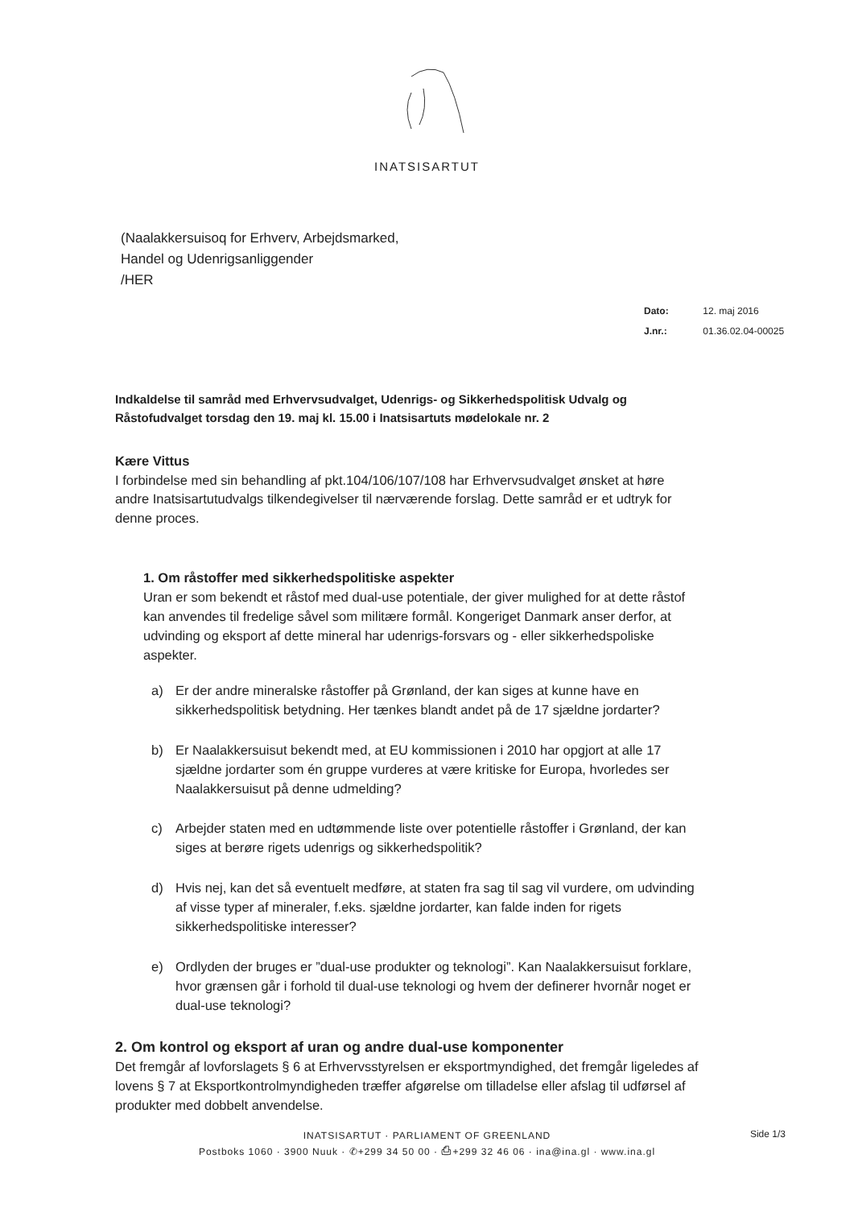INATSISARTUT
(Naalakkersuisoq for Erhverv, Arbejdsmarked,
Handel og Udenrigsanliggender
/HER
Dato: 12. maj 2016
J.nr.: 01.36.02.04-00025
Indkaldelse til samråd med Erhvervsudvalget, Udenrigs- og Sikkerhedspolitisk Udvalg og Råstofudvalget torsdag den 19. maj kl. 15.00 i Inatsisartuts mødelokale nr. 2
Kære Vittus
I forbindelse med sin behandling af pkt.104/106/107/108 har Erhvervsudvalget ønsket at høre andre Inatsisartutudvalgs tilkendegivelser til nærværende forslag. Dette samråd er et udtryk for denne proces.
1. Om råstoffer med sikkerhedspolitiske aspekter
Uran er som bekendt et råstof med dual-use potentiale, der giver mulighed for at dette råstof kan anvendes til fredelige såvel som militære formål. Kongeriget Danmark anser derfor, at udvinding og eksport af dette mineral har udenrigs-forsvars og - eller sikkerhedspoliske aspekter.
a) Er der andre mineralske råstoffer på Grønland, der kan siges at kunne have en sikkerhedspolitisk betydning. Her tænkes blandt andet på de 17 sjældne jordarter?
b) Er Naalakkersuisut bekendt med, at EU kommissionen i 2010 har opgjort at alle 17 sjældne jordarter som én gruppe vurderes at være kritiske for Europa, hvorledes ser Naalakkersuisut på denne udmelding?
c) Arbejder staten med en udtømmende liste over potentielle råstoffer i Grønland, der kan siges at berøre rigets udenrigs og sikkerhedspolitik?
d) Hvis nej, kan det så eventuelt medføre, at staten fra sag til sag vil vurdere, om udvinding af visse typer af mineraler, f.eks. sjældne jordarter, kan falde inden for rigets sikkerhedspolitiske interesser?
e) Ordlyden der bruges er ”dual-use produkter og teknologi”. Kan Naalakkersuisut forklare, hvor grænsen går i forhold til dual-use teknologi og hvem der definerer hvornår noget er dual-use teknologi?
2. Om kontrol og eksport af uran og andre dual-use komponenter
Det fremgår af lovforslagets § 6 at Erhvervsstyrelsen er eksportmyndighed, det fremgår ligeledes af lovens § 7 at Eksportkontrolmyndigheden træffer afgørelse om tilladelse eller afslag til udførsel af produkter med dobbelt anvendelse.
INATSISARTUT · PARLIAMENT OF GREENLAND
Postboks 1060 · 3900 Nuuk · ✆+299 34 50 00 · ⎙+299 32 46 06 · ina@ina.gl · www.ina.gl
Side 1/3